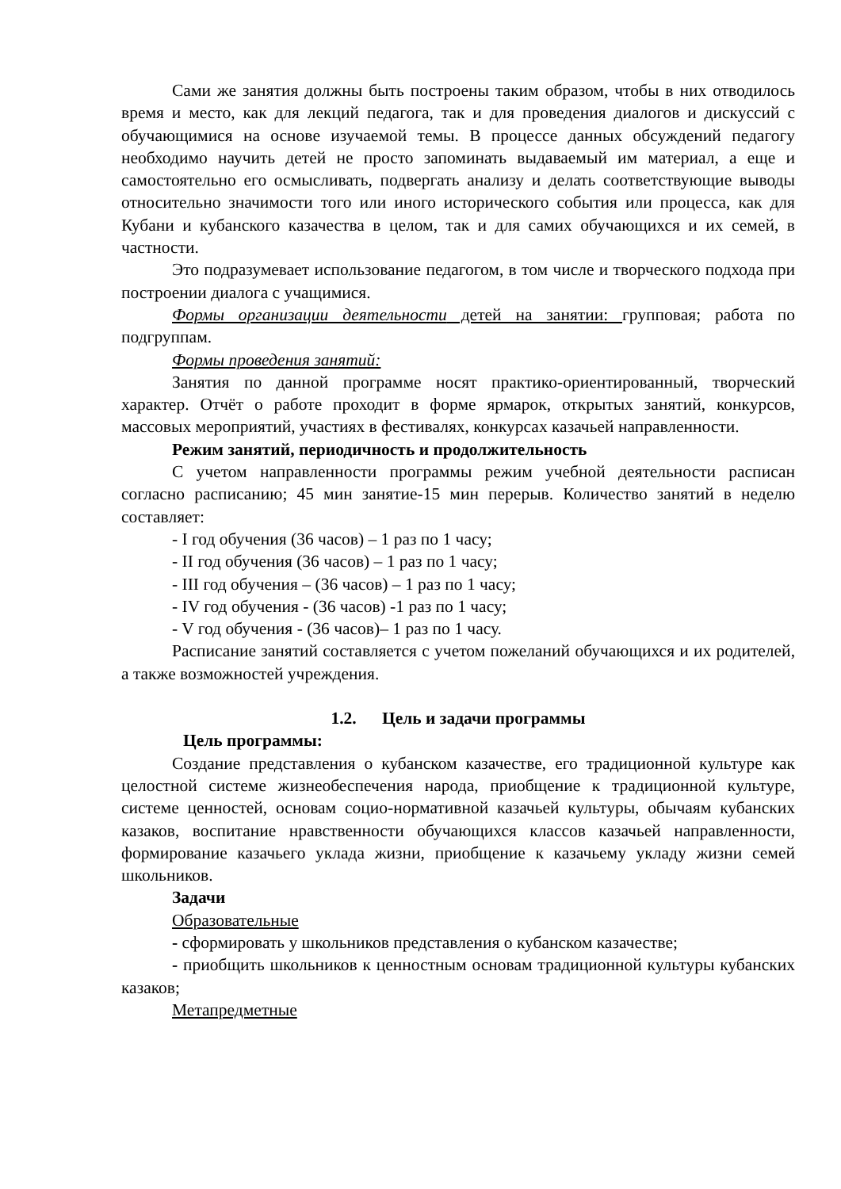Сами же занятия должны быть построены таким образом, чтобы в них отводилось время и место, как для лекций педагога, так и для проведения диалогов и дискуссий с обучающимися на основе изучаемой темы. В процессе данных обсуждений педагогу необходимо научить детей не просто запоминать выдаваемый им материал, а еще и самостоятельно его осмысливать, подвергать анализу и делать соответствующие выводы относительно значимости того или иного исторического события или процесса, как для Кубани и кубанского казачества в целом, так и для самих обучающихся и их семей, в частности.
Это подразумевает использование педагогом, в том числе и творческого подхода при построении диалога с учащимися.
Формы организации деятельности детей на занятии: групповая; работа по подгруппам.
Формы проведения занятий:
Занятия по данной программе носят практико-ориентированный, творческий характер. Отчёт о работе проходит в форме ярмарок, открытых занятий, конкурсов, массовых мероприятий, участиях в фестивалях, конкурсах казачьей направленности.
Режим занятий, периодичность и продолжительность
С учетом направленности программы режим учебной деятельности расписан согласно расписанию; 45 мин занятие-15 мин перерыв. Количество занятий в неделю составляет:
- I год обучения (36 часов) – 1 раз по 1 часу;
- II год обучения (36 часов) – 1 раз по 1 часу;
- III год обучения – (36 часов) – 1 раз по 1 часу;
- IV год обучения - (36 часов) -1 раз по 1 часу;
- V год обучения - (36 часов)– 1 раз по 1 часу.
Расписание занятий составляется с учетом пожеланий обучающихся и их родителей, а также возможностей учреждения.
1.2. Цель и задачи программы
Цель программы:
Создание представления о кубанском казачестве, его традиционной культуре как целостной системе жизнеобеспечения народа, приобщение к традиционной культуре, системе ценностей, основам социо-нормативной казачьей культуры, обычаям кубанских казаков, воспитание нравственности обучающихся классов казачьей направленности, формирование казачьего уклада жизни, приобщение к казачьему укладу жизни семей школьников.
Задачи
Образовательные
- сформировать у школьников представления о кубанском казачестве;
- приобщить школьников к ценностным основам традиционной культуры кубанских казаков;
Метапредметные